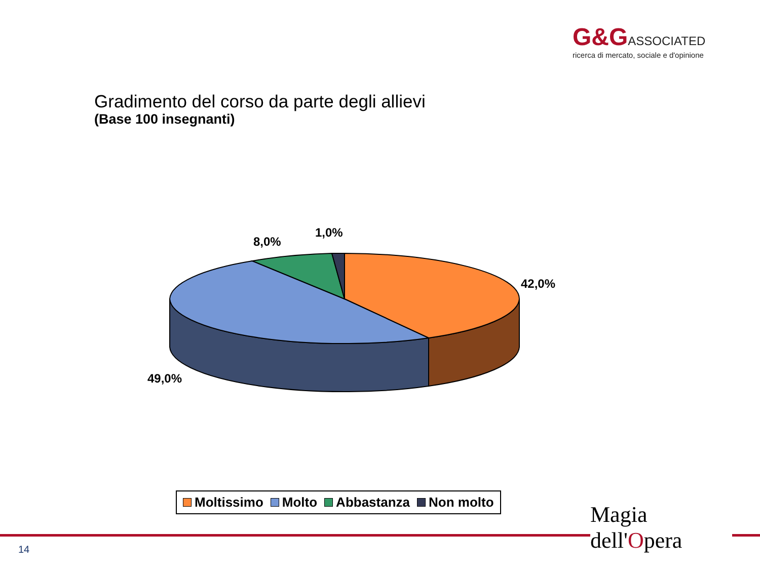G&G ASSOCIATED
ricerca di mercato, sociale e d'opinione
Gradimento del corso da parte degli allievi
(Base 100 insegnanti)
1,0%
8,0%
42,0%
49,0%
Moltissimo Molto Abbastanza Non molto
14
Magia
dell'Opera